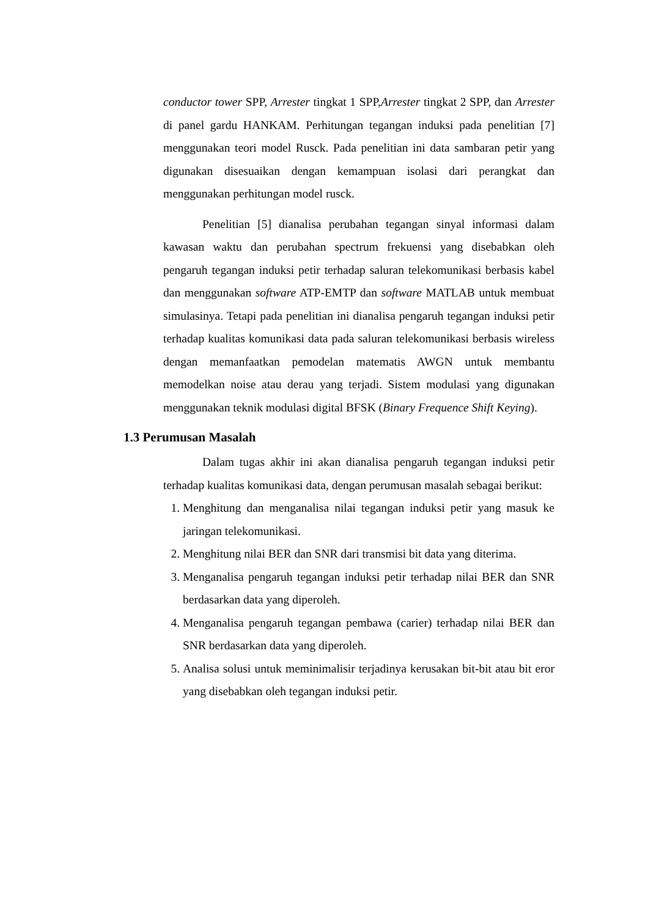conductor tower SPP, Arrester tingkat 1 SPP,Arrester tingkat 2 SPP, dan Arrester di panel gardu HANKAM. Perhitungan tegangan induksi pada penelitian [7] menggunakan teori model Rusck. Pada penelitian ini data sambaran petir yang digunakan disesuaikan dengan kemampuan isolasi dari perangkat dan menggunakan perhitungan model rusck.
Penelitian [5] dianalisa perubahan tegangan sinyal informasi dalam kawasan waktu dan perubahan spectrum frekuensi yang disebabkan oleh pengaruh tegangan induksi petir terhadap saluran telekomunikasi berbasis kabel dan menggunakan software ATP-EMTP dan software MATLAB untuk membuat simulasinya. Tetapi pada penelitian ini dianalisa pengaruh tegangan induksi petir terhadap kualitas komunikasi data pada saluran telekomunikasi berbasis wireless dengan memanfaatkan pemodelan matematis AWGN untuk membantu memodelkan noise atau derau yang terjadi. Sistem modulasi yang digunakan menggunakan teknik modulasi digital BFSK (Binary Frequence Shift Keying).
1.3 Perumusan Masalah
Dalam tugas akhir ini akan dianalisa pengaruh tegangan induksi petir terhadap kualitas komunikasi data, dengan perumusan masalah sebagai berikut:
1. Menghitung dan menganalisa nilai tegangan induksi petir yang masuk ke jaringan telekomunikasi.
2. Menghitung nilai BER dan SNR dari transmisi bit data yang diterima.
3. Menganalisa pengaruh tegangan induksi petir terhadap nilai BER dan SNR berdasarkan data yang diperoleh.
4. Menganalisa pengaruh tegangan pembawa (carier) terhadap nilai BER dan SNR berdasarkan data yang diperoleh.
5. Analisa solusi untuk meminimalisir terjadinya kerusakan bit-bit atau bit eror yang disebabkan oleh tegangan induksi petir.